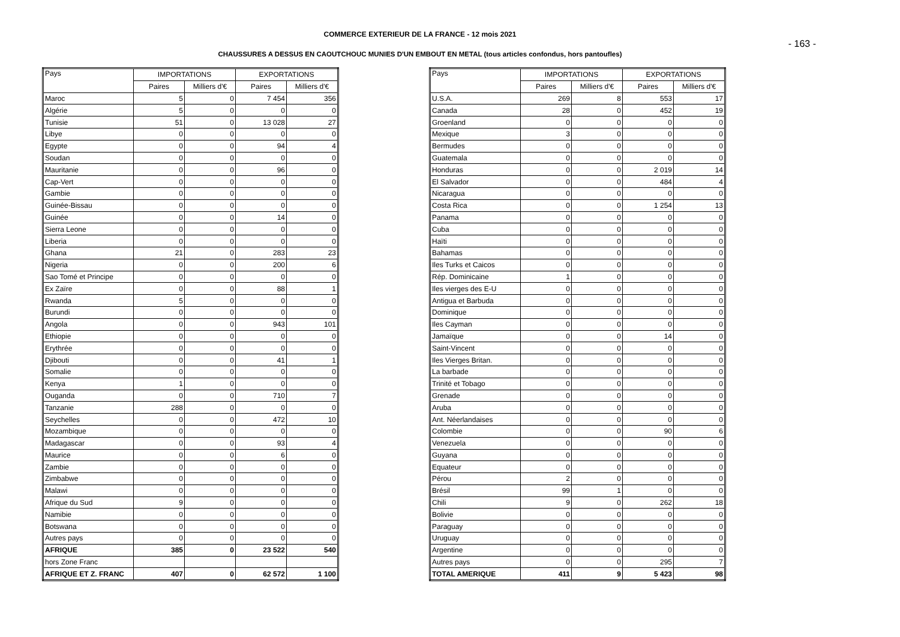COMMERCE EXTERIEUR DE LA FRANCE - 12 mois 2021
- 163 -
CHAUSSURES A DESSUS EN CAOUTCHOUC MUNIES D'UN EMBOUT EN METAL (tous articles confondus, hors pantoufles)
| Pays | IMPORTATIONS | | EXPORTATIONS | |
| --- | --- | --- | --- | --- |
| | Paires | Milliers d'€ | Paires | Milliers d'€ |
| Maroc | 5 | 0 | 7 454 | 356 |
| Algérie | 5 | 0 | 0 | 0 |
| Tunisie | 51 | 0 | 13 028 | 27 |
| Libye | 0 | 0 | 0 | 0 |
| Egypte | 0 | 0 | 94 | 4 |
| Soudan | 0 | 0 | 0 | 0 |
| Mauritanie | 0 | 0 | 96 | 0 |
| Cap-Vert | 0 | 0 | 0 | 0 |
| Gambie | 0 | 0 | 0 | 0 |
| Guinée-Bissau | 0 | 0 | 0 | 0 |
| Guinée | 0 | 0 | 14 | 0 |
| Sierra Leone | 0 | 0 | 0 | 0 |
| Liberia | 0 | 0 | 0 | 0 |
| Ghana | 21 | 0 | 283 | 23 |
| Nigeria | 0 | 0 | 200 | 6 |
| Sao Tomé et Principe | 0 | 0 | 0 | 0 |
| Ex Zaïre | 0 | 0 | 88 | 1 |
| Rwanda | 5 | 0 | 0 | 0 |
| Burundi | 0 | 0 | 0 | 0 |
| Angola | 0 | 0 | 943 | 101 |
| Ethiopie | 0 | 0 | 0 | 0 |
| Erythrée | 0 | 0 | 0 | 0 |
| Djibouti | 0 | 0 | 41 | 1 |
| Somalie | 0 | 0 | 0 | 0 |
| Kenya | 1 | 0 | 0 | 0 |
| Ouganda | 0 | 0 | 710 | 7 |
| Tanzanie | 288 | 0 | 0 | 0 |
| Seychelles | 0 | 0 | 472 | 10 |
| Mozambique | 0 | 0 | 0 | 0 |
| Madagascar | 0 | 0 | 93 | 4 |
| Maurice | 0 | 0 | 6 | 0 |
| Zambie | 0 | 0 | 0 | 0 |
| Zimbabwe | 0 | 0 | 0 | 0 |
| Malawi | 0 | 0 | 0 | 0 |
| Afrique du Sud | 9 | 0 | 0 | 0 |
| Namibie | 0 | 0 | 0 | 0 |
| Botswana | 0 | 0 | 0 | 0 |
| Autres pays | 0 | 0 | 0 | 0 |
| AFRIQUE | 385 | 0 | 23 522 | 540 |
| hors Zone Franc | | | | |
| AFRIQUE ET Z. FRANC | 407 | 0 | 62 572 | 1 100 |
| Pays | IMPORTATIONS | | EXPORTATIONS | |
| --- | --- | --- | --- | --- |
| | Paires | Milliers d'€ | Paires | Milliers d'€ |
| U.S.A. | 269 | 8 | 553 | 17 |
| Canada | 28 | 0 | 452 | 19 |
| Groenland | 0 | 0 | 0 | 0 |
| Mexique | 3 | 0 | 0 | 0 |
| Bermudes | 0 | 0 | 0 | 0 |
| Guatemala | 0 | 0 | 0 | 0 |
| Honduras | 0 | 0 | 2 019 | 14 |
| El Salvador | 0 | 0 | 484 | 4 |
| Nicaragua | 0 | 0 | 0 | 0 |
| Costa Rica | 0 | 0 | 1 254 | 13 |
| Panama | 0 | 0 | 0 | 0 |
| Cuba | 0 | 0 | 0 | 0 |
| Haïti | 0 | 0 | 0 | 0 |
| Bahamas | 0 | 0 | 0 | 0 |
| Iles Turks et Caicos | 0 | 0 | 0 | 0 |
| Rép. Dominicaine | 1 | 0 | 0 | 0 |
| Iles vierges des E-U | 0 | 0 | 0 | 0 |
| Antigua et Barbuda | 0 | 0 | 0 | 0 |
| Dominique | 0 | 0 | 0 | 0 |
| Iles Cayman | 0 | 0 | 0 | 0 |
| Jamaïque | 0 | 0 | 14 | 0 |
| Saint-Vincent | 0 | 0 | 0 | 0 |
| Iles Vierges Britan. | 0 | 0 | 0 | 0 |
| La barbade | 0 | 0 | 0 | 0 |
| Trinité et Tobago | 0 | 0 | 0 | 0 |
| Grenade | 0 | 0 | 0 | 0 |
| Aruba | 0 | 0 | 0 | 0 |
| Ant. Néerlandaises | 0 | 0 | 0 | 0 |
| Colombie | 0 | 0 | 90 | 6 |
| Venezuela | 0 | 0 | 0 | 0 |
| Guyana | 0 | 0 | 0 | 0 |
| Equateur | 0 | 0 | 0 | 0 |
| Pérou | 2 | 0 | 0 | 0 |
| Brésil | 99 | 1 | 0 | 0 |
| Chili | 9 | 0 | 262 | 18 |
| Bolivie | 0 | 0 | 0 | 0 |
| Paraguay | 0 | 0 | 0 | 0 |
| Uruguay | 0 | 0 | 0 | 0 |
| Argentine | 0 | 0 | 0 | 0 |
| Autres pays | 0 | 0 | 295 | 7 |
| TOTAL AMERIQUE | 411 | 9 | 5 423 | 98 |